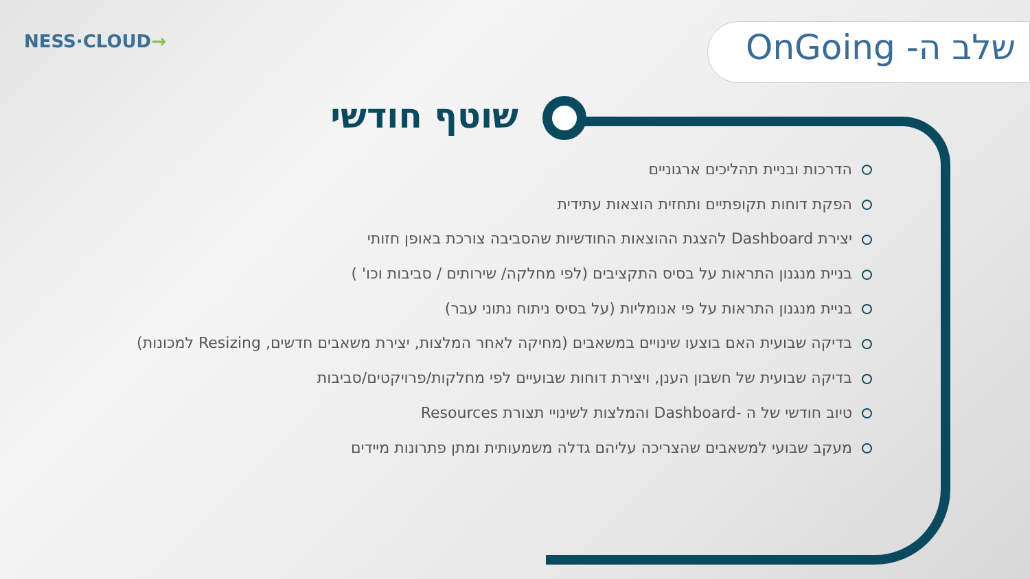NESS·CLOUD→ שלב ה- OnGoing
שוטף חודשי
הדרכות ובניית תהליכים ארגוניים
הפקת דוחות תקופתיים ותחזית הוצאות עתידית
יצירת Dashboard להצגת ההוצאות החודשיות שהסביבה צורכת באופן חזותי
בניית מנגנון התראות על בסיס התקציבים (לפי מחלקה/ שירותים / סביבות וכו' )
בניית מנגנון התראות על פי אנומליות (על בסיס ניתוח נתוני עבר)
בדיקה שבועית האם בוצעו שינויים במשאבים (מחיקה לאחר המלצות, יצירת משאבים חדשים, Resizing למכונות)
בדיקה שבועית של חשבון הענן, ויצירת דוחות שבועיים לפי מחלקות/פרויקטים/סביבות
טיוב חודשי של ה -Dashboard והמלצות לשינויי תצורת Resources
מעקב שבועי למשאבים שהצריכה עליהם גדלה משמעותית ומתן פתרונות מיידים